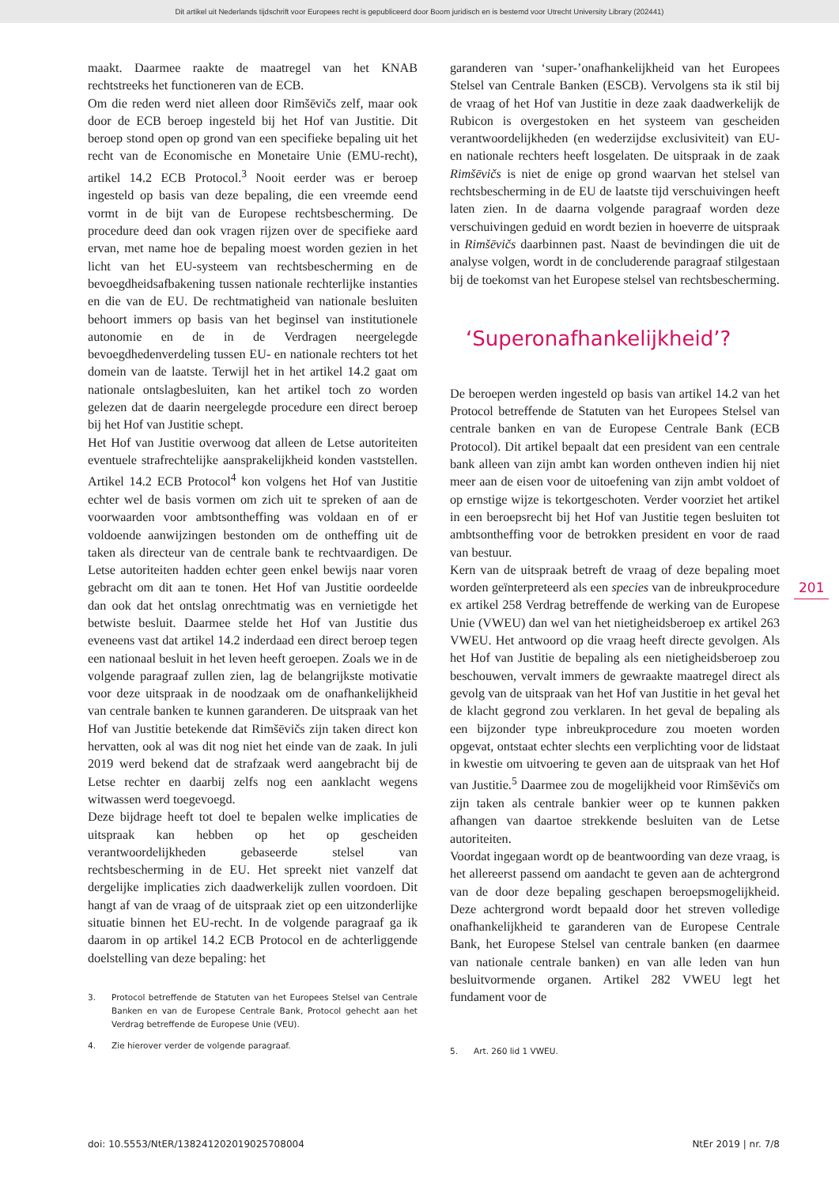Dit artikel uit Nederlands tijdschrift voor Europees recht is gepubliceerd door Boom juridisch en is bestemd voor Utrecht University Library (202441)
maakt. Daarmee raakte de maatregel van het KNAB rechtstreeks het functioneren van de ECB.
Om die reden werd niet alleen door Rimšēvičs zelf, maar ook door de ECB beroep ingesteld bij het Hof van Justitie. Dit beroep stond open op grond van een specifieke bepaling uit het recht van de Economische en Monetaire Unie (EMU-recht), artikel 14.2 ECB Protocol.<sup>3</sup> Nooit eerder was er beroep ingesteld op basis van deze bepaling, die een vreemde eend vormt in de bijt van de Europese rechtsbescherming. De procedure deed dan ook vragen rijzen over de specifieke aard ervan, met name hoe de bepaling moest worden gezien in het licht van het EU-systeem van rechtsbescherming en de bevoegdheidsafbakening tussen nationale rechterlijke instanties en die van de EU. De rechtmatigheid van nationale besluiten behoort immers op basis van het beginsel van institutionele autonomie en de in de Verdragen neergelegde bevoegdhedenverdeling tussen EU- en nationale rechters tot het domein van de laatste. Terwijl het in het artikel 14.2 gaat om nationale ontslagbesluiten, kan het artikel toch zo worden gelezen dat de daarin neergelegde procedure een direct beroep bij het Hof van Justitie schept.
Het Hof van Justitie overwoog dat alleen de Letse autoriteiten eventuele strafrechtelijke aansprakelijkheid konden vaststellen. Artikel 14.2 ECB Protocol<sup>4</sup> kon volgens het Hof van Justitie echter wel de basis vormen om zich uit te spreken of aan de voorwaarden voor ambtsontheffing was voldaan en of er voldoende aanwijzingen bestonden om de ontheffing uit de taken als directeur van de centrale bank te rechtvaardigen. De Letse autoriteiten hadden echter geen enkel bewijs naar voren gebracht om dit aan te tonen. Het Hof van Justitie oordeelde dan ook dat het ontslag onrechtmatig was en vernietigde het betwiste besluit. Daarmee stelde het Hof van Justitie dus eveneens vast dat artikel 14.2 inderdaad een direct beroep tegen een nationaal besluit in het leven heeft geroepen. Zoals we in de volgende paragraaf zullen zien, lag de belangrijkste motivatie voor deze uitspraak in de noodzaak om de onafhankelijkheid van centrale banken te kunnen garanderen. De uitspraak van het Hof van Justitie betekende dat Rimšēvičs zijn taken direct kon hervatten, ook al was dit nog niet het einde van de zaak. In juli 2019 werd bekend dat de strafzaak werd aangebracht bij de Letse rechter en daarbij zelfs nog een aanklacht wegens witwassen werd toegevoegd.
Deze bijdrage heeft tot doel te bepalen welke implicaties de uitspraak kan hebben op het op gescheiden verantwoordelijkheden gebaseerde stelsel van rechtsbescherming in de EU. Het spreekt niet vanzelf dat dergelijke implicaties zich daadwerkelijk zullen voordoen. Dit hangt af van de vraag of de uitspraak ziet op een uitzonderlijke situatie binnen het EU-recht. In de volgende paragraaf ga ik daarom in op artikel 14.2 ECB Protocol en de achterliggende doelstelling van deze bepaling: het
3. Protocol betreffende de Statuten van het Europees Stelsel van Centrale Banken en van de Europese Centrale Bank, Protocol gehecht aan het Verdrag betreffende de Europese Unie (VEU).
4. Zie hierover verder de volgende paragraaf.
garanderen van ‘super-’onafhankelijkheid van het Europees Stelsel van Centrale Banken (ESCB). Vervolgens sta ik stil bij de vraag of het Hof van Justitie in deze zaak daadwerkelijk de Rubicon is overgestoken en het systeem van gescheiden verantwoordelijkheden (en wederzijdse exclusiviteit) van EU- en nationale rechters heeft losgelaten. De uitspraak in de zaak Rimšēvičs is niet de enige op grond waarvan het stelsel van rechtsbescherming in de EU de laatste tijd verschuivingen heeft laten zien. In de daarna volgende paragraaf worden deze verschuivingen geduid en wordt bezien in hoeverre de uitspraak in Rimšēvičs daarbinnen past. Naast de bevindingen die uit de analyse volgen, wordt in de concluderende paragraaf stilgestaan bij de toekomst van het Europese stelsel van rechtsbescherming.
‘Superonafhankelijkheid’?
De beroepen werden ingesteld op basis van artikel 14.2 van het Protocol betreffende de Statuten van het Europees Stelsel van centrale banken en van de Europese Centrale Bank (ECB Protocol). Dit artikel bepaalt dat een president van een centrale bank alleen van zijn ambt kan worden ontheven indien hij niet meer aan de eisen voor de uitoefening van zijn ambt voldoet of op ernstige wijze is tekortgeschoten. Verder voorziet het artikel in een beroepsrecht bij het Hof van Justitie tegen besluiten tot ambtsontheffing voor de betrokken president en voor de raad van bestuur.
Kern van de uitspraak betreft de vraag of deze bepaling moet worden geïnterpreteerd als een species van de inbreukprocedure ex artikel 258 Verdrag betreffende de werking van de Europese Unie (VWEU) dan wel van het nietigheidsberoep ex artikel 263 VWEU. Het antwoord op die vraag heeft directe gevolgen. Als het Hof van Justitie de bepaling als een nietigheidsberoep zou beschouwen, vervalt immers de gewraakte maatregel direct als gevolg van de uitspraak van het Hof van Justitie in het geval het de klacht gegrond zou verklaren. In het geval de bepaling als een bijzonder type inbreukprocedure zou moeten worden opgevat, ontstaat echter slechts een verplichting voor de lidstaat in kwestie om uitvoering te geven aan de uitspraak van het Hof van Justitie.<sup>5</sup> Daarmee zou de mogelijkheid voor Rimšēvičs om zijn taken als centrale bankier weer op te kunnen pakken afhangen van daartoe strekkende besluiten van de Letse autoriteiten.
Voordat ingegaan wordt op de beantwoording van deze vraag, is het allereerst passend om aandacht te geven aan de achtergrond van de door deze bepaling geschapen beroepsmogelijkheid. Deze achtergrond wordt bepaald door het streven volledige onafhankelijkheid te garanderen van de Europese Centrale Bank, het Europese Stelsel van centrale banken (en daarmee van nationale centrale banken) en van alle leden van hun besluitvormende organen. Artikel 282 VWEU legt het fundament voor de
5. Art. 260 lid 1 VWEU.
201
doi: 10.5553/NtER/138241202019025708004 NtEr 2019 | nr. 7/8